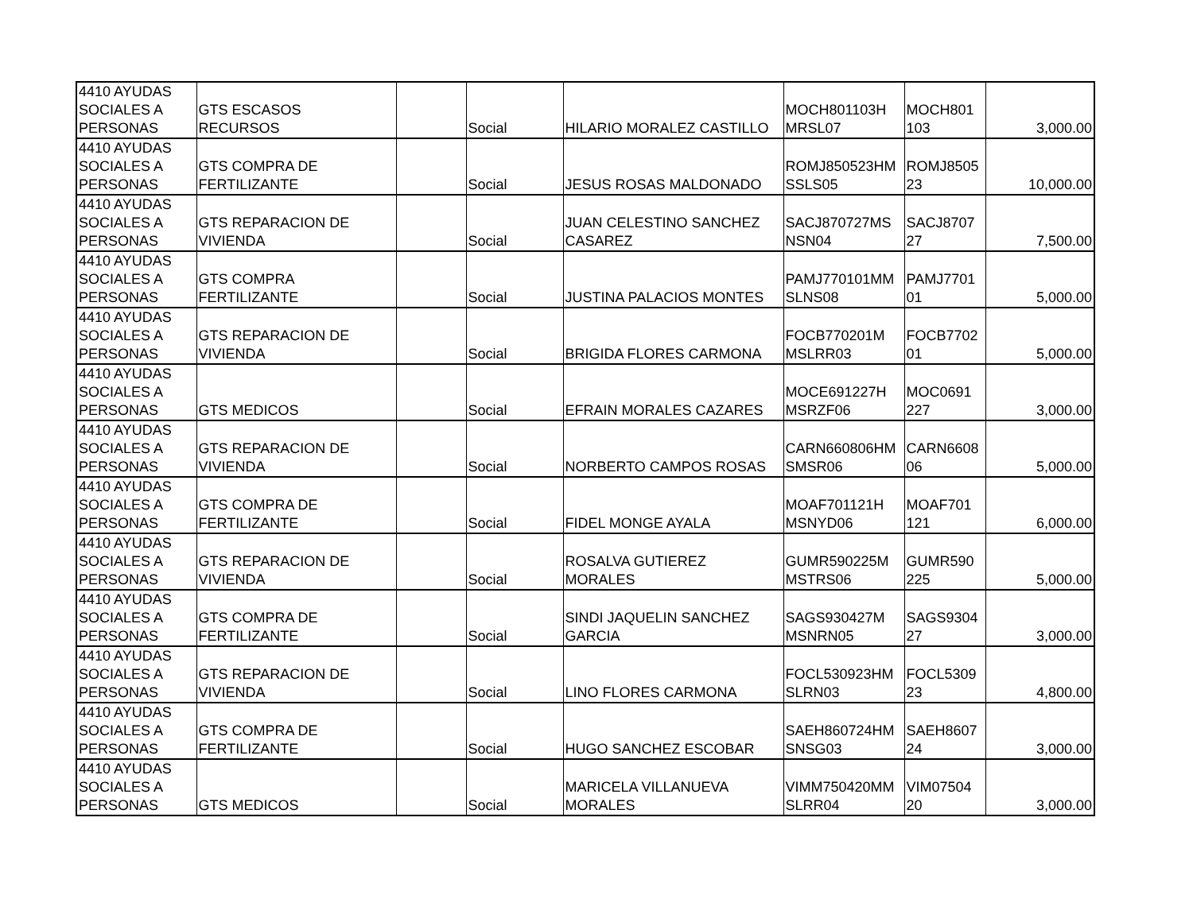| 4410 AYUDAS SOCIALES A PERSONAS | GTS ESCASOS RECURSOS | | Social | HILARIO MORALEZ CASTILLO | MOCH801103H MRSL07 | MOCH801 103 | 3,000.00 |
| 4410 AYUDAS SOCIALES A PERSONAS | GTS COMPRA DE FERTILIZANTE | | Social | JESUS ROSAS MALDONADO | ROMJ850523HM SSLS05 | ROMJ8505 23 | 10,000.00 |
| 4410 AYUDAS SOCIALES A PERSONAS | GTS REPARACION DE VIVIENDA | | Social | JUAN CELESTINO SANCHEZ CASAREZ | SACJ870727MS NSN04 | SACJ8707 27 | 7,500.00 |
| 4410 AYUDAS SOCIALES A PERSONAS | GTS COMPRA FERTILIZANTE | | Social | JUSTINA PALACIOS MONTES | PAMJ770101MM SLNS08 | PAMJ7701 01 | 5,000.00 |
| 4410 AYUDAS SOCIALES A PERSONAS | GTS REPARACION DE VIVIENDA | | Social | BRIGIDA FLORES CARMONA | FOCB770201M MSLRR03 | FOCB7702 01 | 5,000.00 |
| 4410 AYUDAS SOCIALES A PERSONAS | GTS MEDICOS | | Social | EFRAIN MORALES CAZARES | MOCE691227H MSRZF06 | MOC0691 227 | 3,000.00 |
| 4410 AYUDAS SOCIALES A PERSONAS | GTS REPARACION DE VIVIENDA | | Social | NORBERTO CAMPOS ROSAS | CARN660806HM SMSR06 | CARN6608 06 | 5,000.00 |
| 4410 AYUDAS SOCIALES A PERSONAS | GTS COMPRA DE FERTILIZANTE | | Social | FIDEL MONGE AYALA | MOAF701121H MSNYD06 | MOAF701 121 | 6,000.00 |
| 4410 AYUDAS SOCIALES A PERSONAS | GTS REPARACION DE VIVIENDA | | Social | ROSALVA GUTIEREZ MORALES | GUMR590225M MSTRS06 | GUMR590 225 | 5,000.00 |
| 4410 AYUDAS SOCIALES A PERSONAS | GTS COMPRA DE FERTILIZANTE | | Social | SINDI JAQUELIN SANCHEZ GARCIA | SAGS930427M MSNRN05 | SAGS9304 27 | 3,000.00 |
| 4410 AYUDAS SOCIALES A PERSONAS | GTS REPARACION DE VIVIENDA | | Social | LINO FLORES CARMONA | FOCL530923HM SLRN03 | FOCL5309 23 | 4,800.00 |
| 4410 AYUDAS SOCIALES A PERSONAS | GTS COMPRA DE FERTILIZANTE | | Social | HUGO SANCHEZ ESCOBAR | SAEH860724HM SNSG03 | SAEH8607 24 | 3,000.00 |
| 4410 AYUDAS SOCIALES A PERSONAS | GTS MEDICOS | | Social | MARICELA VILLANUEVA MORALES | VIMM750420MM SLRR04 | VIM07504 20 | 3,000.00 |